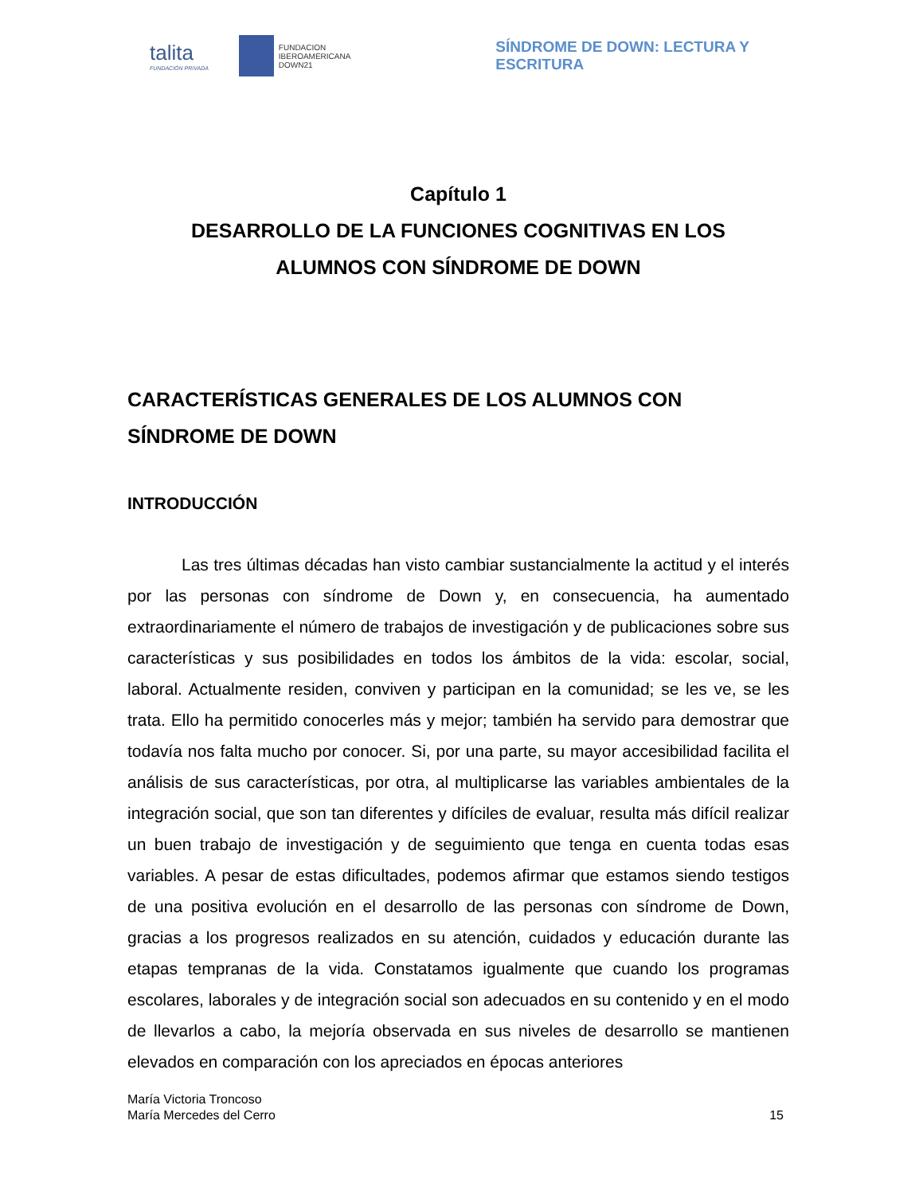talita
FUNDACIÓN PRIVADA
FUNDACION
IBEROAMERICANA
DOWN21
SÍNDROME DE DOWN: LECTURA Y ESCRITURA
Capítulo 1
DESARROLLO DE LA FUNCIONES COGNITIVAS EN LOS
ALUMNOS CON SÍNDROME DE DOWN
CARACTERÍSTICAS GENERALES DE LOS ALUMNOS CON SÍNDROME DE DOWN
INTRODUCCIÓN
Las tres últimas décadas han visto cambiar sustancialmente la actitud y el interés por las personas con síndrome de Down y, en consecuencia, ha aumentado extraordinariamente el número de trabajos de investigación y de publicaciones sobre sus características y sus posibilidades en todos los ámbitos de la vida: escolar, social, laboral. Actualmente residen, conviven y participan en la comunidad; se les ve, se les trata. Ello ha permitido conocerles más y mejor; también ha servido para demostrar que todavía nos falta mucho por conocer. Si, por una parte, su mayor accesibilidad facilita el análisis de sus características, por otra, al multiplicarse las variables ambientales de la integración social, que son tan diferentes y difíciles de evaluar, resulta más difícil realizar un buen trabajo de investigación y de seguimiento que tenga en cuenta todas esas variables. A pesar de estas dificultades, podemos afirmar que estamos siendo testigos de una positiva evolución en el desarrollo de las personas con síndrome de Down, gracias a los progresos realizados en su atención, cuidados y educación durante las etapas tempranas de la vida. Constatamos igualmente que cuando los programas escolares, laborales y de integración social son adecuados en su contenido y en el modo de llevarlos a cabo, la mejoría observada en sus niveles de desarrollo se mantienen elevados en comparación con los apreciados en épocas anteriores
María Victoria Troncoso
María Mercedes del Cerro
15